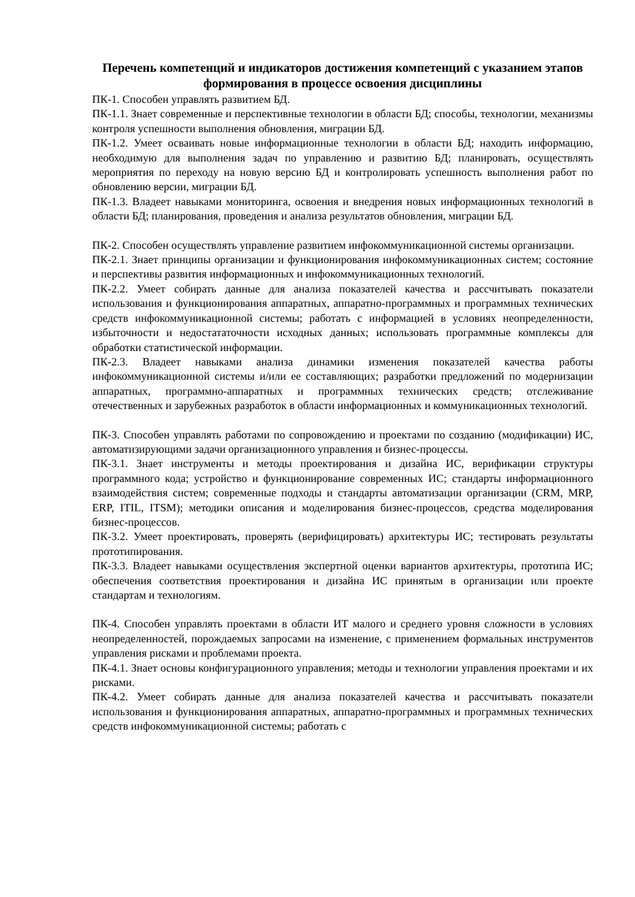Перечень компетенций и индикаторов достижения компетенций с указанием этапов формирования в процессе освоения дисциплины
ПК-1. Способен управлять развитием БД.
ПК-1.1. Знает современные и перспективные технологии в области БД; способы, технологии, механизмы контроля успешности выполнения обновления, миграции БД.
ПК-1.2. Умеет осваивать новые информационные технологии в области БД; находить информацию, необходимую для выполнения задач по управлению и развитию БД; планировать, осуществлять мероприятия по переходу на новую версию БД и контролировать успешность выполнения работ по обновлению версии, миграции БД.
ПК-1.3. Владеет навыками мониторинга, освоения и внедрения новых информационных технологий в области БД; планирования, проведения и анализа результатов обновления, миграции БД.
ПК-2. Способен осуществлять управление развитием инфокоммуникационной системы организации.
ПК-2.1. Знает принципы организации и функционирования инфокоммуникационных систем; состояние и перспективы развития информационных и инфокоммуникационных технологий.
ПК-2.2. Умеет собирать данные для анализа показателей качества и рассчитывать показатели использования и функционирования аппаратных, аппаратно-программных и программных технических средств инфокоммуникационной системы; работать с информацией в условиях неопределенности, избыточности и недостататочности исходных данных; использовать программные комплексы для обработки статистической информации.
ПК-2.3. Владеет навыками анализа динамики изменения показателей качества работы инфокоммуникационной системы и/или ее составляющих; разработки предложений по модернизации аппаратных, программно-аппаратных и программных технических средств; отслеживание отечественных и зарубежных разработок в области информационных и коммуникационных технологий.
ПК-3. Способен управлять работами по сопровождению и проектами по созданию (модификации) ИС, автоматизирующими задачи организационного управления и бизнес-процессы.
ПК-3.1. Знает инструменты и методы проектирования и дизайна ИС, верификации структуры программного кода; устройство и функционирование современных ИС; стандарты информационного взаимодействия систем; современные подходы и стандарты автоматизации организации (CRM, MRP, ERP, ITIL, ITSM); методики описания и моделирования бизнес-процессов, средства моделирования бизнес-процессов.
ПК-3.2. Умеет проектировать, проверять (верифицировать) архитектуры ИС; тестировать результаты прототипирования.
ПК-3.3. Владеет навыками осуществления экспертной оценки вариантов архитектуры, прототипа ИС; обеспечения соответствия проектирования и дизайна ИС принятым в организации или проекте стандартам и технологиям.
ПК-4. Способен управлять проектами в области ИТ малого и среднего уровня сложности в условиях неопределенностей, порождаемых запросами на изменение, с применением формальных инструментов управления рисками и проблемами проекта.
ПК-4.1. Знает основы конфигурационного управления; методы и технологии управления проектами и их рисками.
ПК-4.2. Умеет собирать данные для анализа показателей качества и рассчитывать показатели использования и функционирования аппаратных, аппаратно-программных и программных технических средств инфокоммуникационной системы; работать с